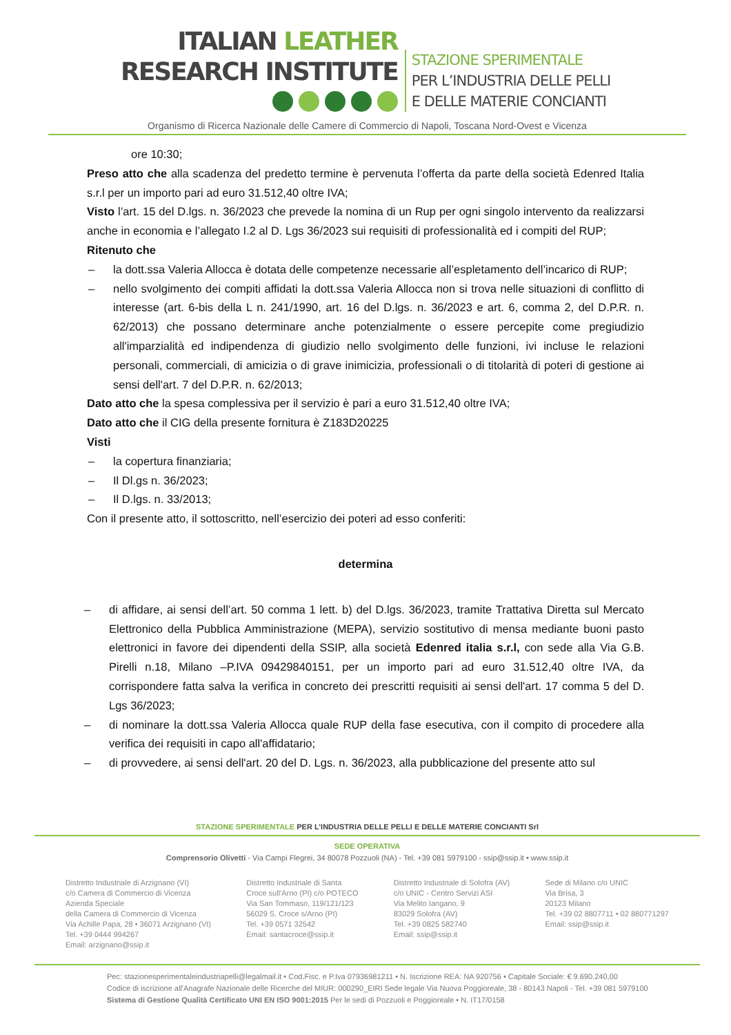ITALIAN LEATHER
RESEARCH INSTITUTE
STAZIONE SPERIMENTALE
PER L’INDUSTRIA DELLE PELLI
E DELLE MATERIE CONCIANTI
Organismo di Ricerca Nazionale delle Camere di Commercio di Napoli, Toscana Nord-Ovest e Vicenza
ore 10:30;
Preso atto che alla scadenza del predetto termine è pervenuta l’offerta da parte della società Edenred Italia s.r.l per un importo pari ad euro 31.512,40 oltre IVA;
Visto l’art. 15 del D.lgs. n. 36/2023 che prevede la nomina di un Rup per ogni singolo intervento da realizzarsi anche in economia e l’allegato I.2 al D. Lgs 36/2023 sui requisiti di professionalità ed i compiti del RUP;
Ritenuto che
– la dott.ssa Valeria Allocca è dotata delle competenze necessarie all’espletamento dell’incarico di RUP;
– nello svolgimento dei compiti affidati la dott.ssa Valeria Allocca non si trova nelle situazioni di conflitto di interesse (art. 6-bis della L n. 241/1990, art. 16 del D.lgs. n. 36/2023 e art. 6, comma 2, del D.P.R. n. 62/2013) che possano determinare anche potenzialmente o essere percepite come pregiudizio all'imparzialità ed indipendenza di giudizio nello svolgimento delle funzioni, ivi incluse le relazioni personali, commerciali, di amicizia o di grave inimicizia, professionali o di titolarità di poteri di gestione ai sensi dell'art. 7 del D.P.R. n. 62/2013;
Dato atto che la spesa complessiva per il servizio è pari a euro 31.512,40 oltre IVA;
Dato atto che il CIG della presente fornitura è Z183D20225
Visti
– la copertura finanziaria;
– Il Dl.gs n. 36/2023;
– Il D.lgs. n. 33/2013;
Con il presente atto, il sottoscritto, nell’esercizio dei poteri ad esso conferiti:
determina
– di affidare, ai sensi dell’art. 50 comma 1 lett. b) del D.lgs. 36/2023, tramite Trattativa Diretta sul Mercato Elettronico della Pubblica Amministrazione (MEPA), servizio sostitutivo di mensa mediante buoni pasto elettronici in favore dei dipendenti della SSIP, alla società Edenred italia s.r.l, con sede alla Via G.B. Pirelli n.18, Milano –P.IVA 09429840151, per un importo pari ad euro 31.512,40 oltre IVA, da corrispondere fatta salva la verifica in concreto dei prescritti requisiti ai sensi dell'art. 17 comma 5 del D. Lgs 36/2023;
– di nominare la dott.ssa Valeria Allocca quale RUP della fase esecutiva, con il compito di procedere alla verifica dei requisiti in capo all'affidatario;
– di provvedere, ai sensi dell'art. 20 del D. Lgs. n. 36/2023, alla pubblicazione del presente atto sul
STAZIONE SPERIMENTALE PER L’INDUSTRIA DELLE PELLI E DELLE MATERIE CONCIANTI Srl
SEDE OPERATIVA
Comprensorio Olivetti - Via Campi Flegrei, 34 80078 Pozzuoli (NA) - Tel. +39 081 5979100 - ssip@ssip.it • www.ssip.it
Distretto Industriale di Arzignano (VI)
c/o Camera di Commercio di Vicenza
Azienda Speciale
della Camera di Commercio di Vicenza
Via Achille Papa, 28 • 36071 Arzignano (VI)
Tel. +39 0444 994267
Email: arzignano@ssip.it
Distretto Industriale di Santa
Croce sull'Arno (PI) c/o POTECO
Via San Tommaso, 119/121/123
56029 S. Croce s/Arno (PI)
Tel. +39 0571 32542
Email: santacroce@ssip.it
Distretto Industriale di Solofra (AV)
c/o UNIC - Centro Servizi ASI
Via Melito Iangano, 9
83029 Solofra (AV)
Tel. +39 0825 582740
Email: ssip@ssip.it
Sede di Milano c/o UNIC
Via Brisa, 3
20123 Milano
Tel. +39 02 8807711 • 02 880771297
Email: ssip@ssip.it
Pec: stazionesperimentaleindustriapelli@legalmail.it • Cod.Fisc. e P.Iva 07936981211 • N. Iscrizione REA: NA 920756 • Capitale Sociale: € 9.690.240,00
Codice di iscrizione all'Anagrafe Nazionale delle Ricerche del MIUR: 000290_EIRI Sede legale Via Nuova Poggioreale, 38 - 80143 Napoli - Tel. +39 081 5979100
Sistema di Gestione Qualità Certificato UNI EN ISO 9001:2015 Per le sedi di Pozzuoli e Poggioreale • N. IT17/0158